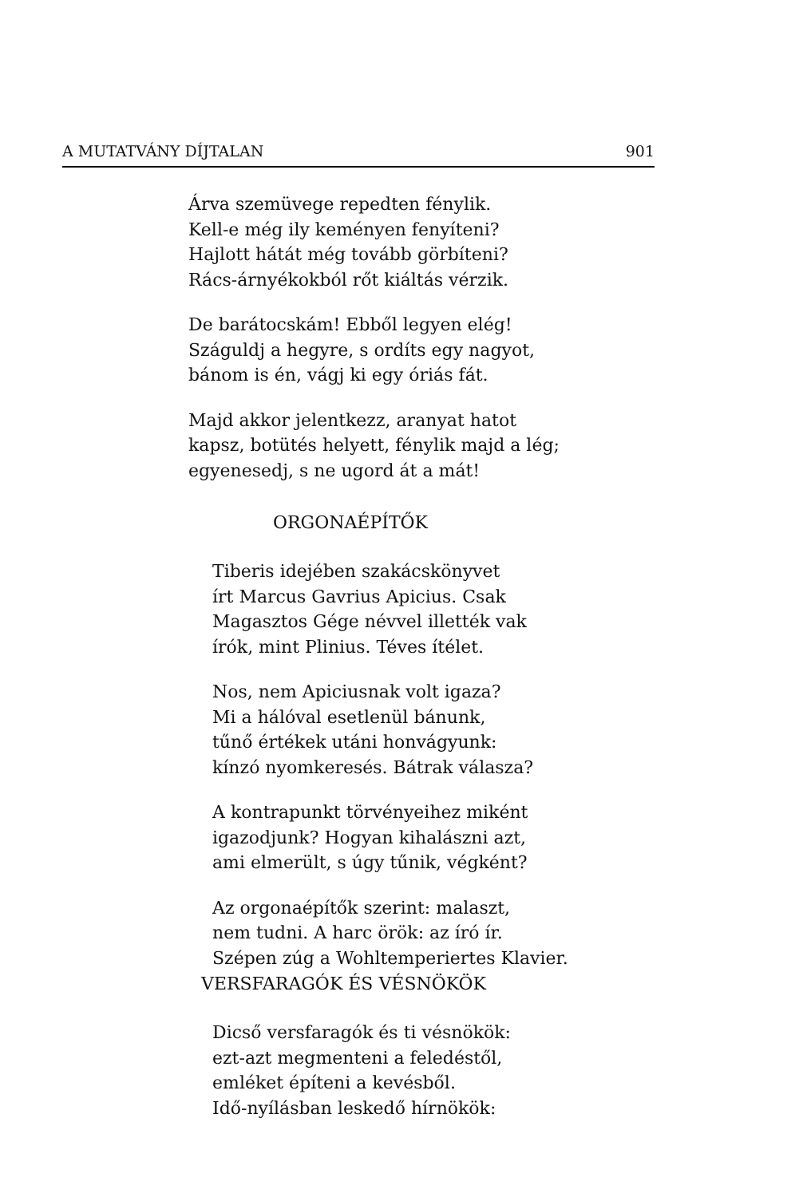A MUTATVÁNY DÍJTALAN 901
Árva szemüvege repedten fénylik.
Kell-e még ily keményen fenyíteni?
Hajlott hátát még tovább görbíteni?
Rács-árnyékokból rőt kiáltás vérzik.
De barátocskám! Ebből legyen elég!
Száguldj a hegyre, s ordíts egy nagyot,
bánom is én, vágj ki egy óriás fát.
Majd akkor jelentkezz, aranyat hatot
kapsz, botütés helyett, fénylik majd a lég;
egyenesedj, s ne ugord át a mát!
ORGONAÉPÍTŐK
Tiberis idejében szakácskönyvet
írt Marcus Gavrius Apicius. Csak
Magasztos Gége névvel illették vak
írók, mint Plinius. Téves ítélet.
Nos, nem Apiciusnak volt igaza?
Mi a hálóval esetlenül bánunk,
tűnő értékek utáni honvágyunk:
kínzó nyomkeresés. Bátrak válasza?
A kontrapunkt törvényeihez miként
igazodjunk? Hogyan kihalászni azt,
ami elmerült, s úgy tűnik, végként?
Az orgonaépítők szerint: malaszt,
nem tudni. A harc örök: az író ír.
Szépen zúg a Wohltemperiertes Klavier.
VERSFARAGÓK ÉS VÉSNÖKÖK
Dicső versfaragók és ti vésnökök:
ezt-azt megmenteni a feledéstől,
emléket építeni a kevésből.
Idő-nyílásban leskedő hírnökök: